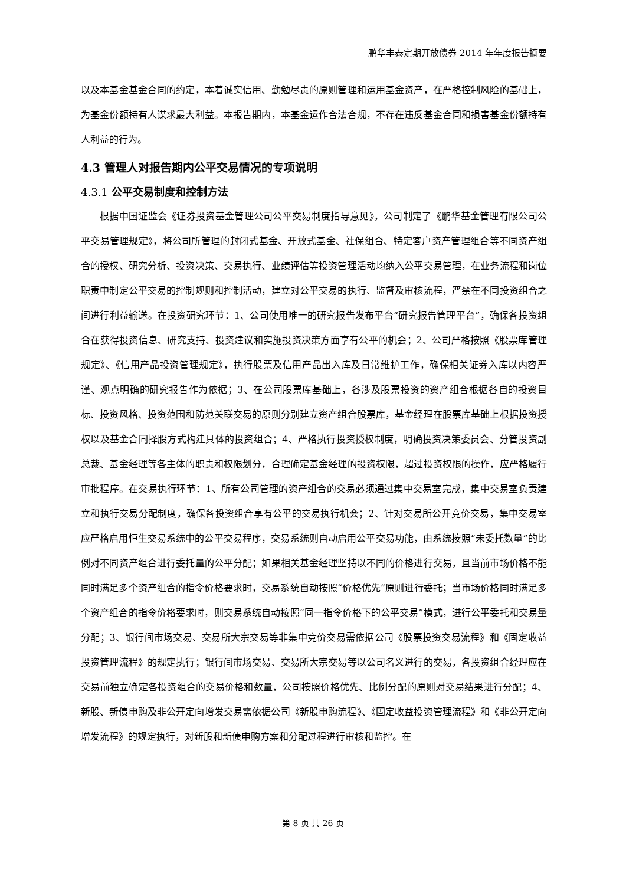鹏华丰泰定期开放债券 2014 年年度报告摘要
以及本基金基金合同的约定，本着诚实信用、勤勉尽责的原则管理和运用基金资产，在严格控制风险的基础上，为基金份额持有人谋求最大利益。本报告期内，本基金运作合法合规，不存在违反基金合同和损害基金份额持有人利益的行为。
4.3 管理人对报告期内公平交易情况的专项说明
4.3.1 公平交易制度和控制方法
根据中国证监会《证券投资基金管理公司公平交易制度指导意见》，公司制定了《鹏华基金管理有限公司公平交易管理规定》，将公司所管理的封闭式基金、开放式基金、社保组合、特定客户资产管理组合等不同资产组合的授权、研究分析、投资决策、交易执行、业绩评估等投资管理活动均纳入公平交易管理，在业务流程和岗位职责中制定公平交易的控制规则和控制活动，建立对公平交易的执行、监督及审核流程，严禁在不同投资组合之间进行利益输送。在投资研究环节：1、公司使用唯一的研究报告发布平台“研究报告管理平台”，确保各投资组合在获得投资信息、研究支持、投资建议和实施投资决策方面享有公平的机会；2、公司严格按照《股票库管理规定》、《信用产品投资管理规定》，执行股票及信用产品出入库及日常维护工作，确保相关证券入库以内容严谨、观点明确的研究报告作为依据；3、在公司股票库基础上，各涉及股票投资的资产组合根据各自的投资目标、投资风格、投资范围和防范关联交易的原则分别建立资产组合股票库，基金经理在股票库基础上根据投资授权以及基金合同择股方式构建具体的投资组合；4、严格执行投资授权制度，明确投资决策委员会、分管投资副总裁、基金经理等各主体的职责和权限划分，合理确定基金经理的投资权限，超过投资权限的操作，应严格履行审批程序。在交易执行环节：1、所有公司管理的资产组合的交易必须通过集中交易室完成，集中交易室负责建立和执行交易分配制度，确保各投资组合享有公平的交易执行机会；2、针对交易所公开竞价交易，集中交易室应严格启用恒生交易系统中的公平交易程序，交易系统则自动启用公平交易功能，由系统按照“未委托数量”的比例对不同资产组合进行委托量的公平分配；如果相关基金经理坚持以不同的价格进行交易，且当前市场价格不能同时满足多个资产组合的指令价格要求时，交易系统自动按照“价格优先”原则进行委托；当市场价格同时满足多个资产组合的指令价格要求时，则交易系统自动按照“同一指令价格下的公平交易”模式，进行公平委托和交易量分配；3、银行间市场交易、交易所大宗交易等非集中竞价交易需依据公司《股票投资交易流程》和《固定收益投资管理流程》的规定执行；银行间市场交易、交易所大宗交易等以公司名义进行的交易，各投资组合经理应在交易前独立确定各投资组合的交易价格和数量，公司按照价格优先、比例分配的原则对交易结果进行分配；4、新股、新债申购及非公开定向增发交易需依据公司《新股申购流程》、《固定收益投资管理流程》和《非公开定向增发流程》的规定执行，对新股和新债申购方案和分配过程进行审核和监控。在
第 8 页 共 26 页